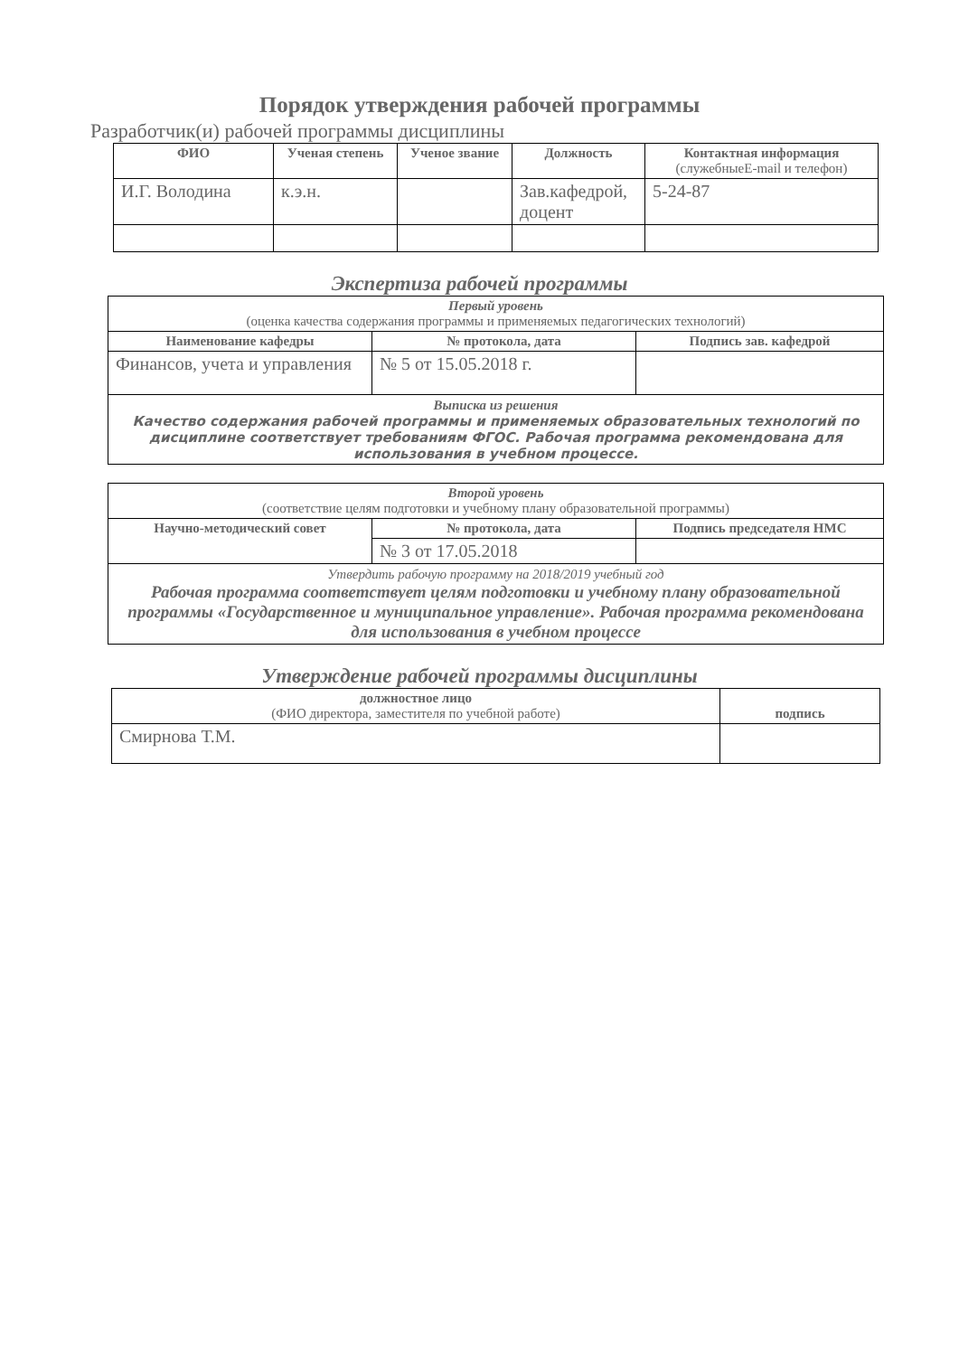Порядок утверждения рабочей программы
Разработчик(и) рабочей программы дисциплины
| ФИО | Ученая степень | Ученое звание | Должность | Контактная информация (служебныеE-mail и телефон) |
| --- | --- | --- | --- | --- |
| И.Г. Володина | к.э.н. | | Зав.кафедрой, доцент | 5-24-87 |
Экспертиза рабочей программы
| Первый уровень (оценка качества содержания программы и применяемых педагогических технологий) | | |
| Наименование кафедры | № протокола, дата | Подпись зав. кафедрой |
| Финансов, учета и управления | № 5 от 15.05.2018 г. | |
| Выписка из решения Качество содержания рабочей программы и применяемых образовательных технологий по дисциплине соответствует требованиям ФГОС. Рабочая программа рекомендована для использования в учебном процессе. | | |
| Второй уровень (соответствие целям подготовки и учебному плану образовательной программы) | | |
| Научно-методический совет | № протокола, дата | Подпись председателя НМС |
| | № 3 от 17.05.2018 | |
| Утвердить рабочую программу на 2018/2019 учебный год Рабочая программа соответствует целям подготовки и учебному плану образовательной программы «Государственное и муниципальное управление». Рабочая программа рекомендована для использования в учебном процессе | | |
Утверждение рабочей программы дисциплины
| должностное лицо (ФИО директора, заместителя по учебной работе) | подпись |
| Смирнова Т.М. | |